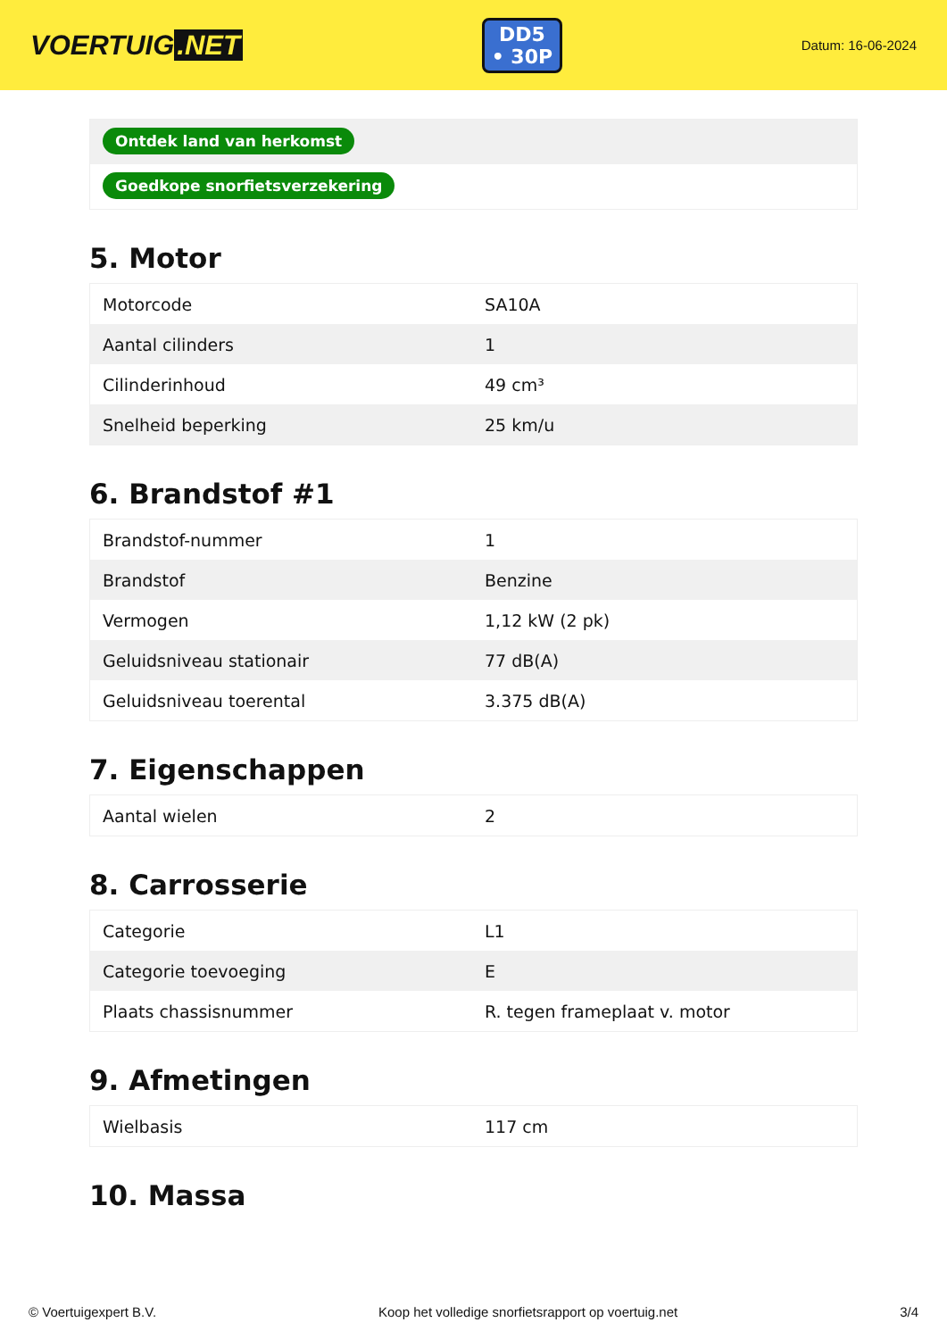VOERTUIG.NET
DD5
• 30P
Datum: 16-06-2024
Ontdek land van herkomst
Goedkope snorfietsverzekering
5. Motor
| Motorcode | SA10A |
| Aantal cilinders | 1 |
| Cilinderinhoud | 49 cm³ |
| Snelheid beperking | 25 km/u |
6. Brandstof #1
| Brandstof-nummer | 1 |
| Brandstof | Benzine |
| Vermogen | 1,12 kW (2 pk) |
| Geluidsniveau stationair | 77 dB(A) |
| Geluidsniveau toerental | 3.375 dB(A) |
7. Eigenschappen
| Aantal wielen | 2 |
8. Carrosserie
| Categorie | L1 |
| Categorie toevoeging | E |
| Plaats chassisnummer | R. tegen frameplaat v. motor |
9. Afmetingen
| Wielbasis | 117 cm |
10. Massa
© Voertuigexpert B.V. Koop het volledige snorfietsrapport op voertuig.net 3/4